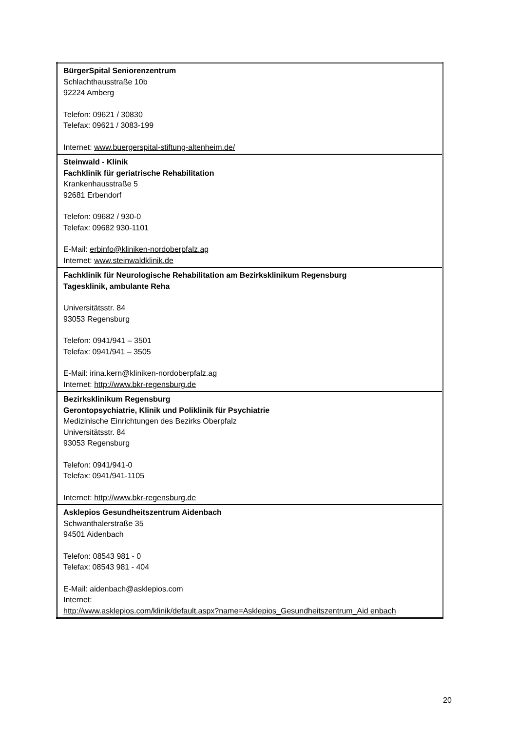| BürgerSpital Seniorenzentrum Schlachthausstraße 10b 92224 Amberg Telefon: 09621 / 30830 Telefax: 09621 / 3083-199 Internet: www.buergerspital-stiftung-altenheim.de/ |
| Steinwald - Klinik Fachklinik für geriatrische Rehabilitation Krankenhausstraße 5 92681 Erbendorf Telefon: 09682 / 930-0 Telefax: 09682 930-1101 E-Mail: erbinfo@kliniken-nordoberpfalz.ag Internet: www.steinwaldklinik.de |
| Fachklinik für Neurologische Rehabilitation am Bezirksklinikum Regensburg Tagesklinik, ambulante Reha Universitätsstr. 84 93053 Regensburg Telefon: 0941/941 – 3501 Telefax: 0941/941 – 3505 E-Mail: irina.kern@kliniken-nordoberpfalz.ag Internet: http://www.bkr-regensburg.de |
| Bezirksklinikum Regensburg Gerontopsychiatrie, Klinik und Poliklinik für Psychiatrie Medizinische Einrichtungen des Bezirks Oberpfalz Universitätsstr. 84 93053 Regensburg Telefon: 0941/941-0 Telefax: 0941/941-1105 Internet: http://www.bkr-regensburg.de |
| Asklepios Gesundheitszentrum Aidenbach Schwanthalerstraße 35 94501 Aidenbach Telefon: 08543 981 - 0 Telefax: 08543 981 - 404 E-Mail: aidenbach@asklepios.com Internet: http://www.asklepios.com/klinik/default.aspx?name=Asklepios_Gesundheitszentrum_Aid enbach |
20